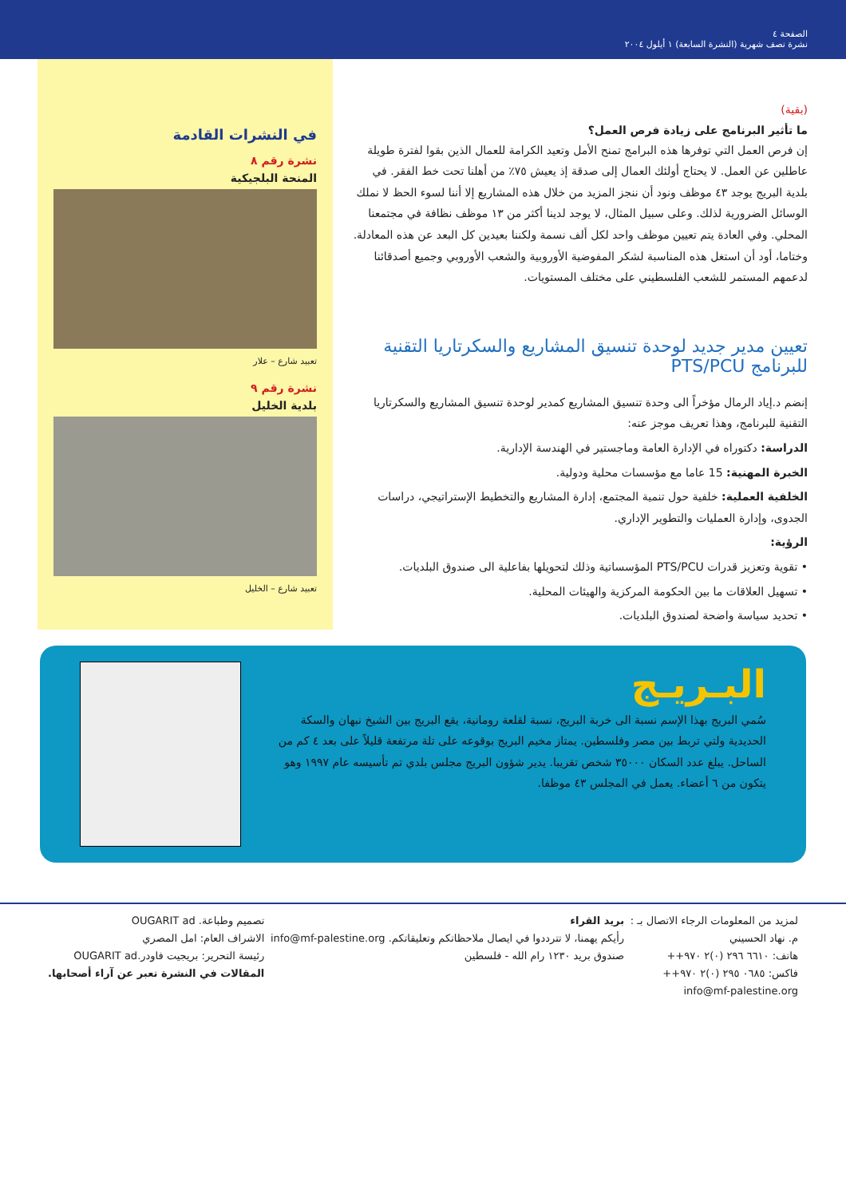الصفحة ٤
نشرة نصف شهرية (النشرة السابعة) ١ أيلول ٢٠٠٤
(بقية)
ما تأثير البرنامج على زيادة فرص العمل؟
إن فرص العمل التي توفرها هذه البرامج تمنح الأمل وتعيد الكرامة للعمال الذين بقوا لفترة طويلة عاطلين عن العمل. لا يحتاج أولئك العمال إلى صدقة إذ يعيش ٧٥٪ من أهلنا تحت خط الفقر. في بلدية البريج يوجد ٤٣ موظف ونود أن ننجز المزيد من خلال هذه المشاريع إلا أننا لسوء الحظ لا نملك الوسائل الضرورية لذلك. وعلى سبيل المثال، لا يوجد لدينا أكثر من ١٣ موظف نظافة في مجتمعنا المحلي. وفي العادة يتم تعيين موظف واحد لكل ألف نسمة ولكننا بعيدين كل البعد عن هذه المعادلة. وختاما، أود أن استغل هذه المناسبة لشكر المفوضية الأوروبية والشعب الأوروبي وجميع أصدقائنا لدعمهم المستمر للشعب الفلسطيني على مختلف المستويات.
تعيين مدير جديد لوحدة تنسيق المشاريع والسكرتاريا التقنية للبرنامج PTS/PCU
إنضم د.إياد الرمال مؤخراً الى وحدة تنسيق المشاريع كمدير لوحدة تنسيق المشاريع والسكرتاريا التقنية للبرنامج، وهذا تعريف موجز عنه:
الدراسة: دكتوراه في الإدارة العامة وماجستير في الهندسة الإدارية.
الخبرة المهنية: 15 عاما مع مؤسسات محلية ودولية.
الخلفية العملية: خلفية حول تنمية المجتمع، إدارة المشاريع والتخطيط الإستراتيجي، دراسات الجدوى، وإدارة العمليات والتطوير الإداري.
الرؤية:
• تقوية وتعزيز قدرات PTS/PCU المؤسساتية وذلك لتحويلها بفاعلية الى صندوق البلديات.
• تسهيل العلاقات ما بين الحكومة المركزية والهيئات المحلية.
• تحديد سياسة واضحة لصندوق البلديات.
في النشرات القادمة
نشرة رقم ٨
المنحة البلجيكية
تعبيد شارع – علار
نشرة رقم ٩
بلدية الخليل
تعبيد شارع – الخليل
البـريـج
سُمي البريج بهذا الإسم نسبة الى خربة البريج، نسبة لقلعة رومانية، يقع البريج بين الشيخ نبهان والسكة الحديدية ولتي تربط بين مصر وفلسطين. يمتاز مخيم البريج بوقوعه على تلة مرتفعة قليلاً على بعد ٤ كم من الساحل. يبلغ عدد السكان ٣٥٠٠٠ شخص تقريبا. يدير شؤون البريج مجلس بلدي تم تأسيسه عام ١٩٩٧ وهو يتكون من ٦ أعضاء. يعمل في المجلس ٤٣ موظفا.
لمزيد من المعلومات الرجاء الاتصال بـ :
م. نهاد الحسيني
هاتف: ٦٦١٠ ٢٩٦ (٠)٢ ٩٧٠++
فاكس: ٠٦٨٥ ٢٩٥ (٠)٢ ٩٧٠++
info@mf-palestine.org
بريد القراء
رأيكم يهمنا، لا تترددوا في ايصال ملاحظاتكم وتعليقاتكم. info@mf-palestine.org
صندوق بريد ١٢٣٠ رام الله - فلسطين
تصميم وطباعة. OUGARIT ad
الاشراف العام: امل المصري
رئيسة التحرير: بريجيت فاودر.OUGARIT ad
المقالات في النشرة تعبر عن آراء أصحابها.